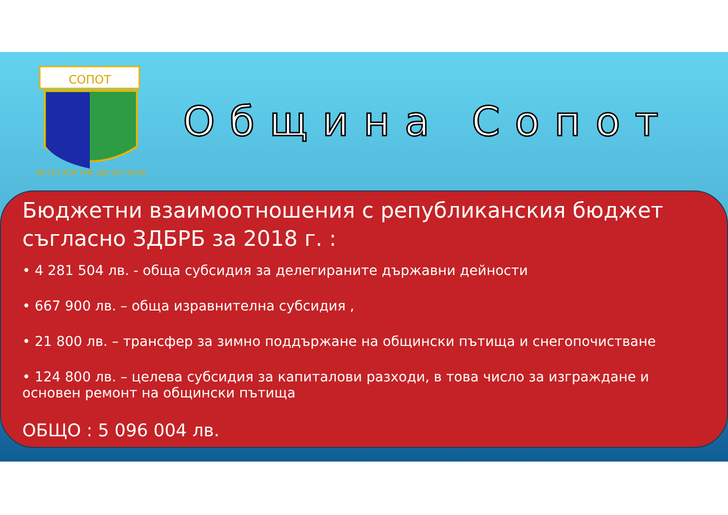СОПОТ
НЕ СЕ ГАСИ ТУЙ, ЩО НЕ ГАСНЕ
Община Сопот
Бюджетни взаимоотношения с републиканския бюджет съгласно ЗДБРБ за 2018 г. :
• 4 281 504 лв. - обща субсидия за делегираните държавни дейности
• 667 900 лв. – обща изравнителна субсидия ,
• 21 800 лв. – трансфер за зимно поддържане на общински пътища и снегопочистване
• 124 800 лв. – целева субсидия за капиталови разходи, в това число за изграждане и основен ремонт на общински пътища
ОБЩО : 5 096 004 лв.